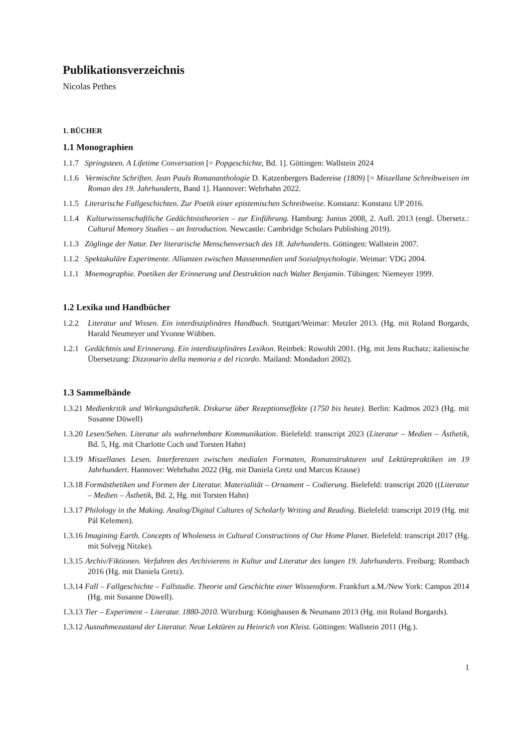Publikationsverzeichnis
Nicolas Pethes
1. BÜCHER
1.1 Monographien
1.1.7 Springsteen. A Lifetime Conversation [= Popgeschichte, Bd. 1]. Göttingen: Wallstein 2024
1.1.6 Vermischte Schriften. Jean Pauls Romananthologie D. Katzenbergers Badereise (1809) [= Miszellane Schreibweisen im Roman des 19. Jahrhunderts, Band 1]. Hannover: Wehrhahn 2022.
1.1.5 Literarische Fallgeschichten. Zur Poetik einer epistemischen Schreibweise. Konstanz: Konstanz UP 2016.
1.1.4 Kulturwissenschaftliche Gedächtnistheorien – zur Einführung. Hamburg: Junius 2008, 2. Aufl. 2013 (engl. Übersetz.: Cultural Memory Studies – an Introduction. Newcastle: Cambridge Scholars Publishing 2019).
1.1.3 Zöglinge der Natur. Der literarische Menschenversuch des 18. Jahrhunderts. Göttingen: Wallstein 2007.
1.1.2 Spektakuläre Experimente. Allianzen zwischen Massenmedien und Sozialpsychologie. Weimar: VDG 2004.
1.1.1 Mnemographie. Poetiken der Erinnerung und Destruktion nach Walter Benjamin. Tübingen: Niemeyer 1999.
1.2 Lexika und Handbücher
1.2.2 Literatur und Wissen. Ein interdisziplinäres Handbuch. Stuttgart/Weimar: Metzler 2013. (Hg. mit Roland Borgards, Harald Neumeyer und Yvonne Wübben.
1.2.1 Gedächtnis und Erinnerung. Ein interdisziplinäres Lexikon. Reinbek: Rowohlt 2001. (Hg. mit Jens Ruchatz; italienische Übersetzung: Dizzonario della memoria e del ricordo. Mailand: Mondadori 2002).
1.3 Sammelbände
1.3.21 Medienkritik und Wirkungsästhetik. Diskurse über Rezeptionseffekte (1750 bis heute). Berlin: Kadmos 2023 (Hg. mit Susanne Düwell)
1.3.20 Lesen/Sehen. Literatur als wahrnehmbare Kommunikation. Bielefeld: transcript 2023 (Literatur – Medien – Ästhetik, Bd. 5, Hg. mit Charlotte Coch und Torsten Hahn)
1.3.19 Miszellanes Lesen. Interferenzen zwischen medialen Formaten, Romanstrukturen und Lektürepraktiken im 19 Jahrhundert. Hannover: Wehrhahn 2022 (Hg. mit Daniela Gretz und Marcus Krause)
1.3.18 Formästhetiken und Formen der Literatur. Materialität – Ornament – Codierung. Bielefeld: transcript 2020 ((Literatur – Medien – Ästhetik, Bd. 2, Hg. mit Torsten Hahn)
1.3.17 Philology in the Making. Analog/Digital Cultures of Scholarly Writing and Reading. Bielefeld: transcript 2019 (Hg. mit Pál Kelemen).
1.3.16 Imagining Earth. Concepts of Wholeness in Cultural Constructions of Our Home Planet. Bielefeld: transcript 2017 (Hg. mit Solvejg Nitzke).
1.3.15 Archiv/Fiktionen. Verfahren des Archivierens in Kultur und Literatur des langen 19. Jahrhunderts. Freiburg: Rombach 2016 (Hg. mit Daniela Gretz).
1.3.14 Fall – Fallgeschichte – Fallstudie. Theorie und Geschichte einer Wissensform. Frankfurt a.M./New York: Campus 2014 (Hg. mit Susanne Düwell).
1.3.13 Tier – Experiment – Literatur. 1880-2010. Würzburg: Könighausen & Neumann 2013 (Hg. mit Roland Borgards).
1.3.12 Ausnahmezustand der Literatur. Neue Lektüren zu Heinrich von Kleist. Göttingen: Wallstein 2011 (Hg.).
1